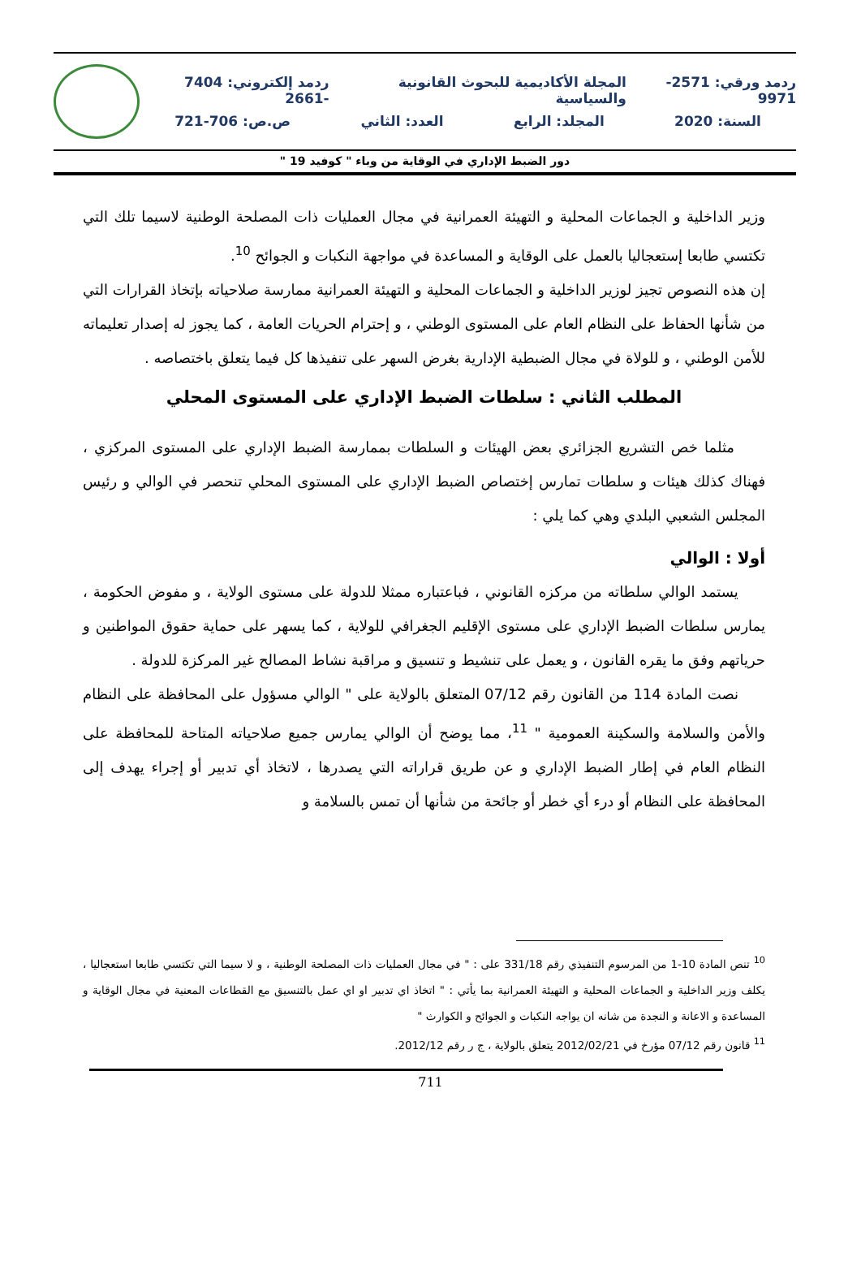ردمد ورقي: 2571- 9971 المجلة الأكاديمية للبحوث القانونية والسياسية ردمد إلكتروني: 7404 -2661
السنة: 2020 المجلد: الرابع العدد: الثاني ص.ص: 706-721
دور الضبط الإداري في الوقاية من وباء " كوفيد 19 "
وزير الداخلية و الجماعات المحلية و التهيئة العمرانية في مجال العمليات ذات المصلحة الوطنية لاسيما تلك التي تكتسي طابعا إستعجاليا بالعمل على الوقاية و المساعدة في مواجهة النكبات و الجوائح <sup>10</sup>.
إن هذه النصوص تجيز لوزير الداخلية و الجماعات المحلية و التهيئة العمرانية ممارسة صلاحياته بإتخاذ القرارات التي من شأنها الحفاظ على النظام العام على المستوى الوطني ، و إحترام الحريات العامة ، كما يجوز له إصدار تعليماته للأمن الوطني ، و للولاة في مجال الضبطية الإدارية بغرض السهر على تنفيذها كل فيما يتعلق باختصاصه .
المطلب الثاني : سلطات الضبط الإداري على المستوى المحلي
مثلما خص التشريع الجزائري بعض الهيئات و السلطات بممارسة الضبط الإداري على المستوى المركزي ، فهناك كذلك هيئات و سلطات تمارس إختصاص الضبط الإداري على المستوى المحلي تنحصر في الوالي و رئيس المجلس الشعبي البلدي وهي كما يلي :
أولا : الوالي
يستمد الوالي سلطاته من مركزه القانوني ، فباعتباره ممثلا للدولة على مستوى الولاية ، و مفوض الحكومة ، يمارس سلطات الضبط الإداري على مستوى الإقليم الجغرافي للولاية ، كما يسهر على حماية حقوق المواطنين و حرياتهم وفق ما يقره القانون ، و يعمل على تنشيط و تنسيق و مراقبة نشاط المصالح غير المركزة للدولة .
نصت المادة 114 من القانون رقم 07/12 المتعلق بالولاية على " الوالي مسؤول على المحافظة على النظام والأمن والسلامة والسكينة العمومية " <sup>11</sup>، مما يوضح أن الوالي يمارس جميع صلاحياته المتاحة للمحافظة على النظام العام في إطار الضبط الإداري و عن طريق قراراته التي يصدرها ، لاتخاذ أي تدبير أو إجراء يهدف إلى المحافظة على النظام أو درء أي خطر أو جائحة من شأنها أن تمس بالسلامة و
<sup>10</sup> تنص المادة 10-1 من المرسوم التنفيذي رقم 331/18 على : " في مجال العمليات ذات المصلحة الوطنية ، و لا سيما التي تكتسي طابعا استعجاليا ، يكلف وزير الداخلية و الجماعات المحلية و التهيئة العمرانية بما يأتي : " اتخاذ اي تدبير او اي عمل بالتنسيق مع القطاعات المعنية في مجال الوقاية و المساعدة و الاعانة و النجدة من شانه ان يواجه النكبات و الجوائح و الكوارث "
<sup>11</sup> قانون رقم 07/12 مؤرخ في 2012/02/21 يتعلق بالولاية ، ج ر رقم 2012/12.
711